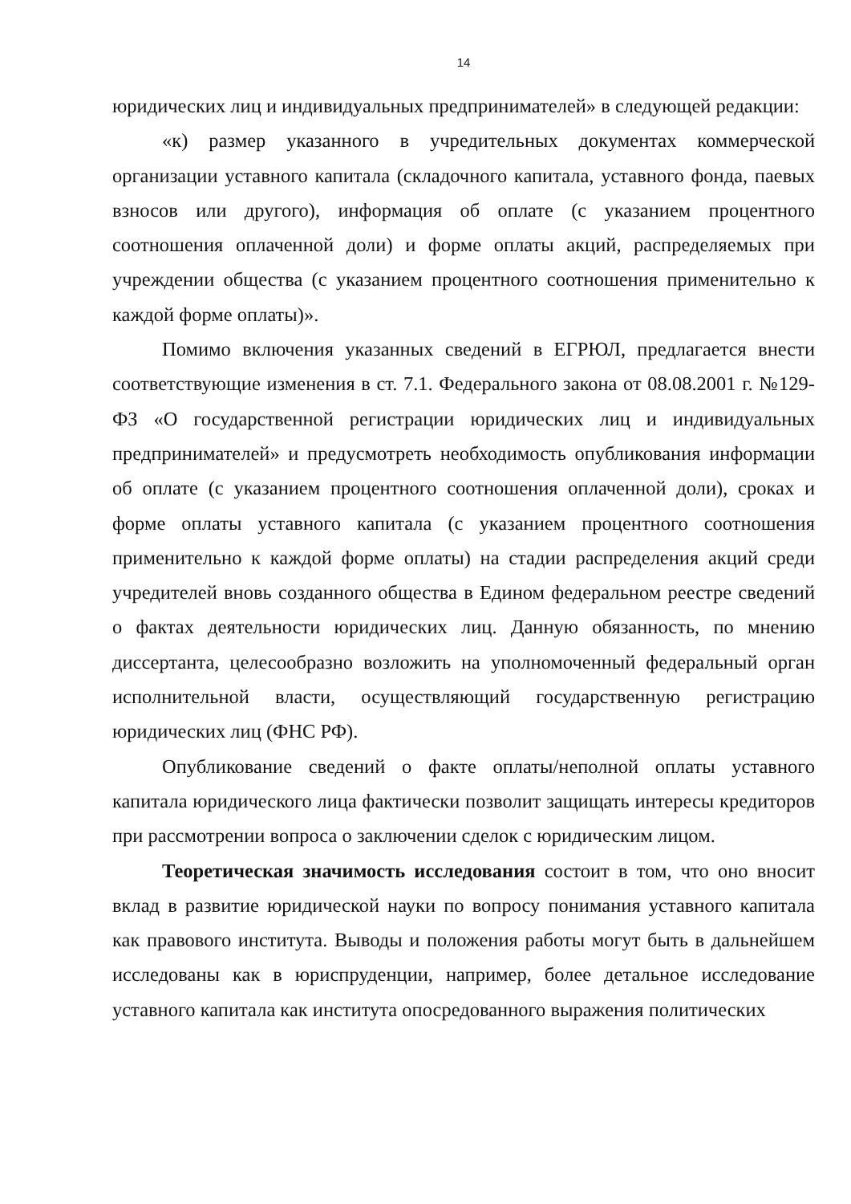14
юридических лиц и индивидуальных предпринимателей» в следующей редакции:
«к) размер указанного в учредительных документах коммерческой организации уставного капитала (складочного капитала, уставного фонда, паевых взносов или другого), информация об оплате (с указанием процентного соотношения оплаченной доли) и форме оплаты акций, распределяемых при учреждении общества (с указанием процентного соотношения применительно к каждой форме оплаты)».
Помимо включения указанных сведений в ЕГРЮЛ, предлагается внести соответствующие изменения в ст. 7.1. Федерального закона от 08.08.2001 г. №129-ФЗ «О государственной регистрации юридических лиц и индивидуальных предпринимателей» и предусмотреть необходимость опубликования информации об оплате (с указанием процентного соотношения оплаченной доли), сроках и форме оплаты уставного капитала (с указанием процентного соотношения применительно к каждой форме оплаты) на стадии распределения акций среди учредителей вновь созданного общества в Едином федеральном реестре сведений о фактах деятельности юридических лиц. Данную обязанность, по мнению диссертанта, целесообразно возложить на уполномоченный федеральный орган исполнительной власти, осуществляющий государственную регистрацию юридических лиц (ФНС РФ).
Опубликование сведений о факте оплаты/неполной оплаты уставного капитала юридического лица фактически позволит защищать интересы кредиторов при рассмотрении вопроса о заключении сделок с юридическим лицом.
Теоретическая значимость исследования состоит в том, что оно вносит вклад в развитие юридической науки по вопросу понимания уставного капитала как правового института. Выводы и положения работы могут быть в дальнейшем исследованы как в юриспруденции, например, более детальное исследование уставного капитала как института опосредованного выражения политических